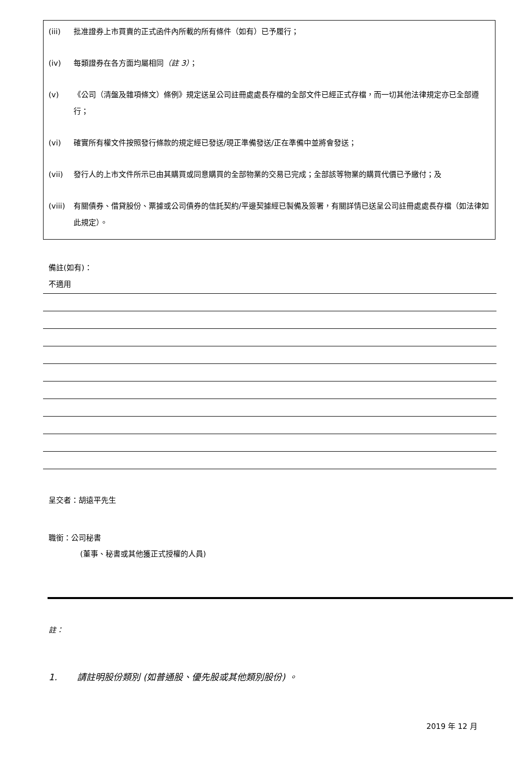(iii) 批准證券上市買賣的正式函件內所載的所有條件（如有）已予履行；
(iv) 每類證券在各方面均屬相同（註 3）；
(v) 《公司（清盤及雜項條文）條例》規定送呈公司註冊處處長存檔的全部文件已經正式存檔，而一切其他法律規定亦已全部遵行；
(vi) 確實所有權文件按照發行條款的規定經已發送/現正準備發送/正在準備中並將會發送；
(vii) 發行人的上市文件所示已由其購買或同意購買的全部物業的交易已完成；全部該等物業的購買代價已予繳付；及
(viii) 有關債券、借貸股份、票據或公司債券的信託契約/平邊契據經已製備及簽署，有關詳情已送呈公司註冊處處長存檔（如法律如此規定）。
備註(如有)：
不適用
呈交者：胡遠平先生
職銜：公司秘書
(董事、秘書或其他獲正式授權的人員)
註：
1. 請註明股份類別 (如普通股、優先股或其他類別股份) 。
2019 年 12 月